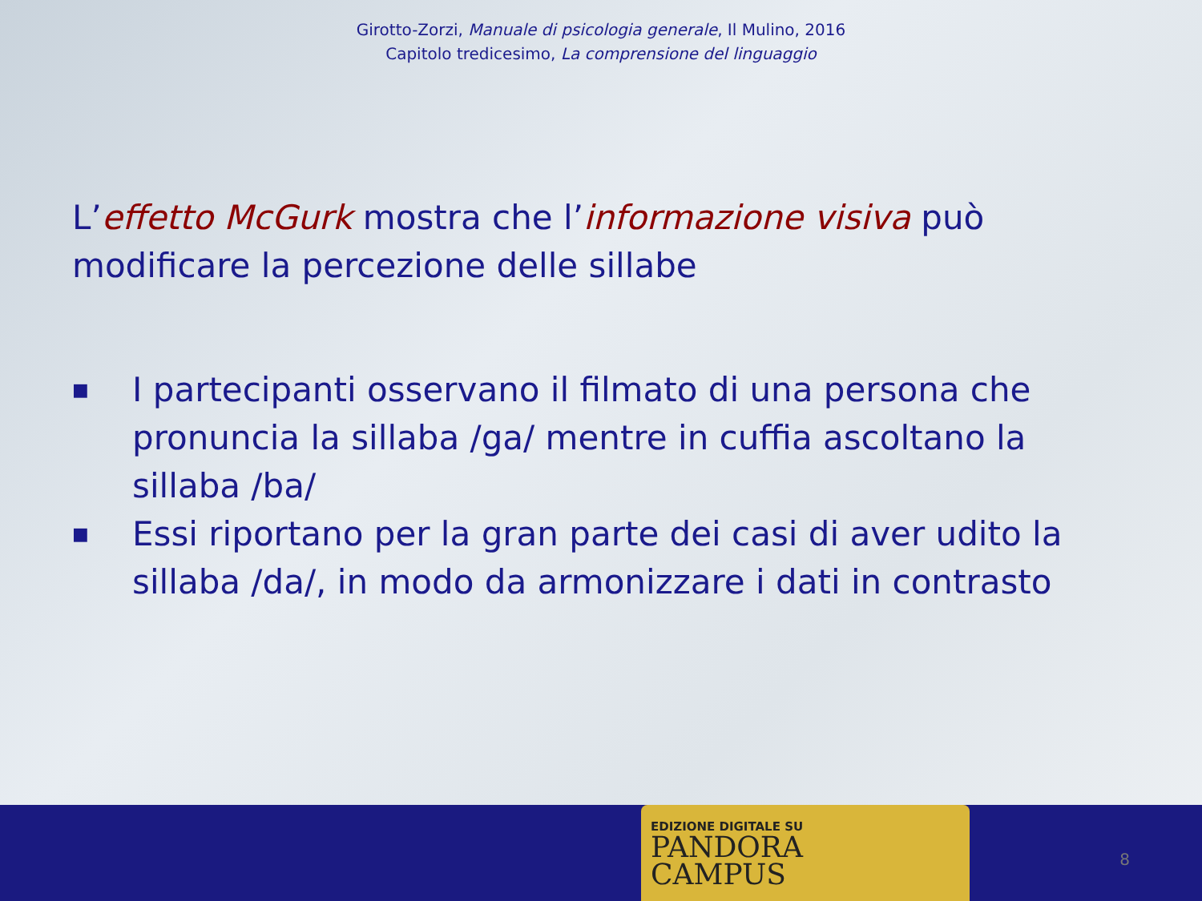Girotto-Zorzi, Manuale di psicologia generale, Il Mulino, 2016
Capitolo tredicesimo, La comprensione del linguaggio
L’effetto McGurk mostra che l’informazione visiva può modificare la percezione delle sillabe
■ I partecipanti osservano il filmato di una persona che pronuncia la sillaba /ga/ mentre in cuffia ascoltano la sillaba /ba/
■ Essi riportano per la gran parte dei casi di aver udito la sillaba /da/, in modo da armonizzare i dati in contrasto
EDIZIONE DIGITALE SU
PANDORA
CAMPUS
8